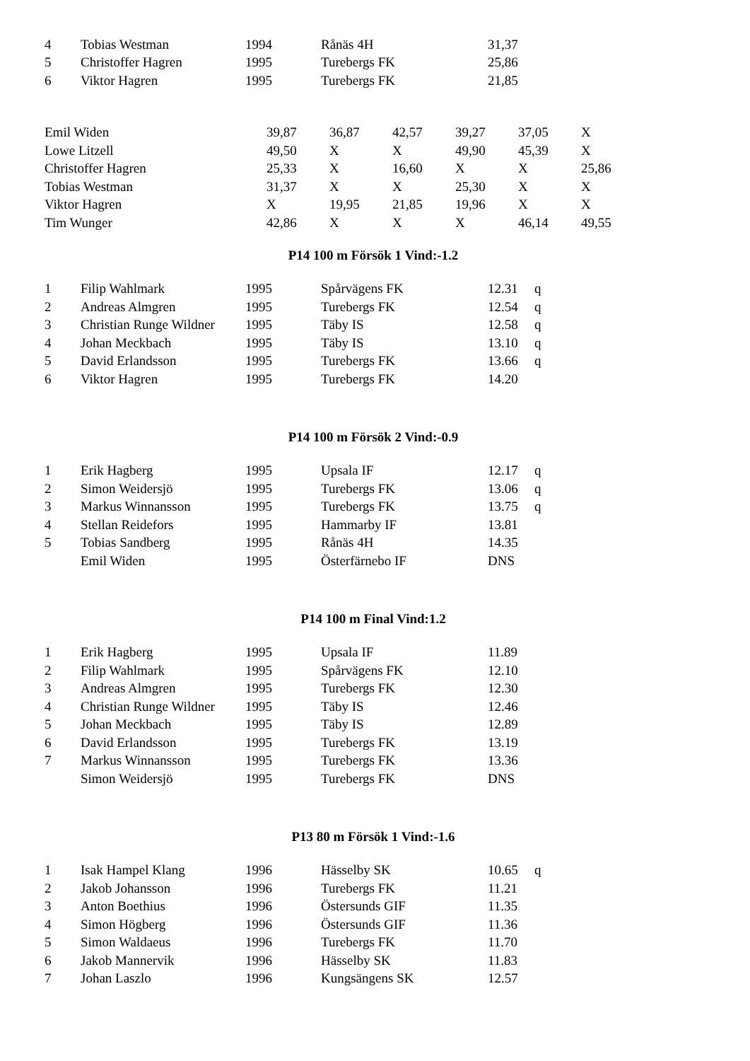| 4 | Tobias Westman | 1994 | Rånäs 4H | 31,37 | |
| 5 | Christoffer Hagren | 1995 | Turebergs FK | 25,86 | |
| 6 | Viktor Hagren | 1995 | Turebergs FK | 21,85 | |
| Emil Widen | 39,87 | 36,87 | 42,57 | 39,27 | 37,05 | X |
| Lowe Litzell | 49,50 | X | X | 49,90 | 45,39 | X |
| Christoffer Hagren | 25,33 | X | 16,60 | X | X | 25,86 |
| Tobias Westman | 31,37 | X | X | 25,30 | X | X |
| Viktor Hagren | X | 19,95 | 21,85 | 19,96 | X | X |
| Tim Wunger | 42,86 | X | X | X | 46,14 | 49,55 |
P14 100 m Försök 1 Vind:-1.2
| 1 | Filip Wahlmark | 1995 | Spårvägens FK | 12.31 | q |
| 2 | Andreas Almgren | 1995 | Turebergs FK | 12.54 | q |
| 3 | Christian Runge Wildner | 1995 | Täby IS | 12.58 | q |
| 4 | Johan Meckbach | 1995 | Täby IS | 13.10 | q |
| 5 | David Erlandsson | 1995 | Turebergs FK | 13.66 | q |
| 6 | Viktor Hagren | 1995 | Turebergs FK | 14.20 | |
P14 100 m Försök 2 Vind:-0.9
| 1 | Erik Hagberg | 1995 | Upsala IF | 12.17 | q |
| 2 | Simon Weidersjö | 1995 | Turebergs FK | 13.06 | q |
| 3 | Markus Winnansson | 1995 | Turebergs FK | 13.75 | q |
| 4 | Stellan Reidefors | 1995 | Hammarby IF | 13.81 | |
| 5 | Tobias Sandberg | 1995 | Rånäs 4H | 14.35 | |
| | Emil Widen | 1995 | Österfärnebo IF | DNS | |
P14 100 m Final Vind:1.2
| 1 | Erik Hagberg | 1995 | Upsala IF | 11.89 | |
| 2 | Filip Wahlmark | 1995 | Spårvägens FK | 12.10 | |
| 3 | Andreas Almgren | 1995 | Turebergs FK | 12.30 | |
| 4 | Christian Runge Wildner | 1995 | Täby IS | 12.46 | |
| 5 | Johan Meckbach | 1995 | Täby IS | 12.89 | |
| 6 | David Erlandsson | 1995 | Turebergs FK | 13.19 | |
| 7 | Markus Winnansson | 1995 | Turebergs FK | 13.36 | |
| | Simon Weidersjö | 1995 | Turebergs FK | DNS | |
P13 80 m Försök 1 Vind:-1.6
| 1 | Isak Hampel Klang | 1996 | Hässelby SK | 10.65 | q |
| 2 | Jakob Johansson | 1996 | Turebergs FK | 11.21 | |
| 3 | Anton Boethius | 1996 | Östersunds GIF | 11.35 | |
| 4 | Simon Högberg | 1996 | Östersunds GIF | 11.36 | |
| 5 | Simon Waldaeus | 1996 | Turebergs FK | 11.70 | |
| 6 | Jakob Mannervik | 1996 | Hässelby SK | 11.83 | |
| 7 | Johan Laszlo | 1996 | Kungsängens SK | 12.57 | |